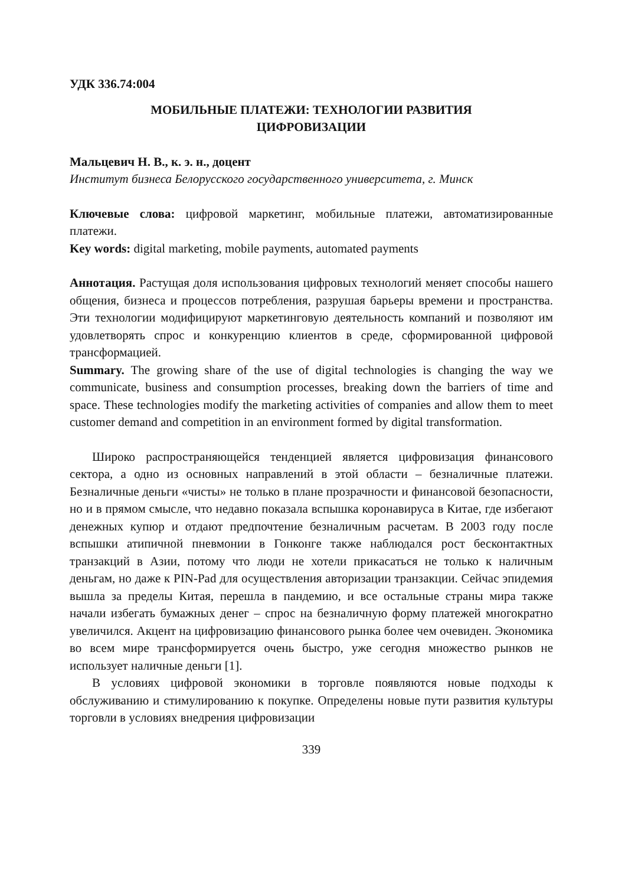УДК 336.74:004
МОБИЛЬНЫЕ ПЛАТЕЖИ: ТЕХНОЛОГИИ РАЗВИТИЯ
ЦИФРОВИЗАЦИИ
Мальцевич Н. В., к. э. н., доцент
Институт бизнеса Белорусского государственного университета, г. Минск
Ключевые слова: цифровой маркетинг, мобильные платежи, автоматизированные платежи.
Key words: digital marketing, mobile payments, automated payments
Аннотация. Растущая доля использования цифровых технологий меняет способы нашего общения, бизнеса и процессов потребления, разрушая барьеры времени и пространства. Эти технологии модифицируют маркетинговую деятельность компаний и позволяют им удовлетворять спрос и конкуренцию клиентов в среде, сформированной цифровой трансформацией.
Summary. The growing share of the use of digital technologies is changing the way we communicate, business and consumption processes, breaking down the barriers of time and space. These technologies modify the marketing activities of companies and allow them to meet customer demand and competition in an environment formed by digital transformation.
Широко распространяющейся тенденцией является цифровизация финансового сектора, а одно из основных направлений в этой области – безналичные платежи. Безналичные деньги «чисты» не только в плане прозрачности и финансовой безопасности, но и в прямом смысле, что недавно показала вспышка коронавируса в Китае, где избегают денежных купюр и отдают предпочтение безналичным расчетам. В 2003 году после вспышки атипичной пневмонии в Гонконге также наблюдался рост бесконтактных транзакций в Азии, потому что люди не хотели прикасаться не только к наличным деньгам, но даже к PIN-Pad для осуществления авторизации транзакции. Сейчас эпидемия вышла за пределы Китая, перешла в пандемию, и все остальные страны мира также начали избегать бумажных денег – спрос на безналичную форму платежей многократно увеличился. Акцент на цифровизацию финансового рынка более чем очевиден. Экономика во всем мире трансформируется очень быстро, уже сегодня множество рынков не использует наличные деньги [1].
В условиях цифровой экономики в торговле появляются новые подходы к обслуживанию и стимулированию к покупке. Определены новые пути развития культуры торговли в условиях внедрения цифровизации
339